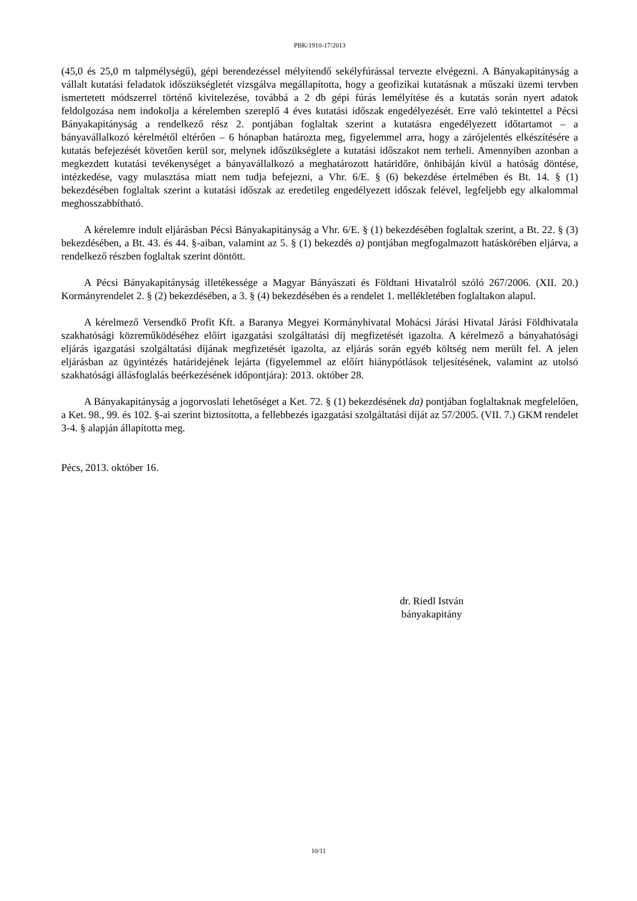PBK/1910-17/2013
(45,0 és 25,0 m talpmélységű), gépi berendezéssel mélyítendő sekélyfúrással tervezte elvégezni. A Bányakapitányság a vállalt kutatási feladatok időszükségletét vizsgálva megállapította, hogy a geofizikai kutatásnak a műszaki üzemi tervben ismertetett módszerrel történő kivitelezése, továbbá a 2 db gépi fúrás lemélyítése és a kutatás során nyert adatok feldolgozása nem indokolja a kérelemben szereplő 4 éves kutatási időszak engedélyezését. Erre való tekintettel a Pécsi Bányakapitányság a rendelkező rész 2. pontjában foglaltak szerint a kutatásra engedélyezett időtartamot – a bányavállalkozó kérelmétől eltérően – 6 hónapban határozta meg, figyelemmel arra, hogy a zárójelentés elkészítésére a kutatás befejezését követően kerül sor, melynek időszükséglete a kutatási időszakot nem terheli. Amennyiben azonban a megkezdett kutatási tevékenységet a bányavállalkozó a meghatározott határidőre, önhibáján kívül a hatóság döntése, intézkedése, vagy mulasztása miatt nem tudja befejezni, a Vhr. 6/E. § (6) bekezdése értelmében és Bt. 14. § (1) bekezdésében foglaltak szerint a kutatási időszak az eredetileg engedélyezett időszak felével, legfeljebb egy alkalommal meghosszabbítható.
A kérelemre indult eljárásban Pécsi Bányakapitányság a Vhr. 6/E. § (1) bekezdésében foglaltak szerint, a Bt. 22. § (3) bekezdésében, a Bt. 43. és 44. §-aiban, valamint az 5. § (1) bekezdés a) pontjában megfogalmazott hatáskörében eljárva, a rendelkező részben foglaltak szerint döntött.
A Pécsi Bányakapitányság illetékessége a Magyar Bányászati és Földtani Hivatalról szóló 267/2006. (XII. 20.) Kormányrendelet 2. § (2) bekezdésében, a 3. § (4) bekezdésében és a rendelet 1. mellékletében foglaltakon alapul.
A kérelmező Versendkő Profit Kft. a Baranya Megyei Kormányhivatal Mohácsi Járási Hivatal Járási Földhivatala szakhatósági közreműködéséhez előírt igazgatási szolgáltatási díj megfizetését igazolta. A kérelmező a bányahatósági eljárás igazgatási szolgáltatási díjának megfizetését igazolta, az eljárás során egyéb költség nem merült fel. A jelen eljárásban az ügyintézés határidejének lejárta (figyelemmel az előírt hiánypótlások teljesítésének, valamint az utolsó szakhatósági állásfoglalás beérkezésének időpontjára): 2013. október 28.
A Bányakapitányság a jogorvoslati lehetőséget a Ket. 72. § (1) bekezdésének da) pontjában foglaltaknak megfelelően, a Ket. 98., 99. és 102. §-ai szerint biztosította, a fellebbezés igazgatási szolgáltatási díját az 57/2005. (VII. 7.) GKM rendelet 3-4. § alapján állapította meg.
Pécs, 2013. október 16.
dr. Riedl István
bányakapitány
10/11